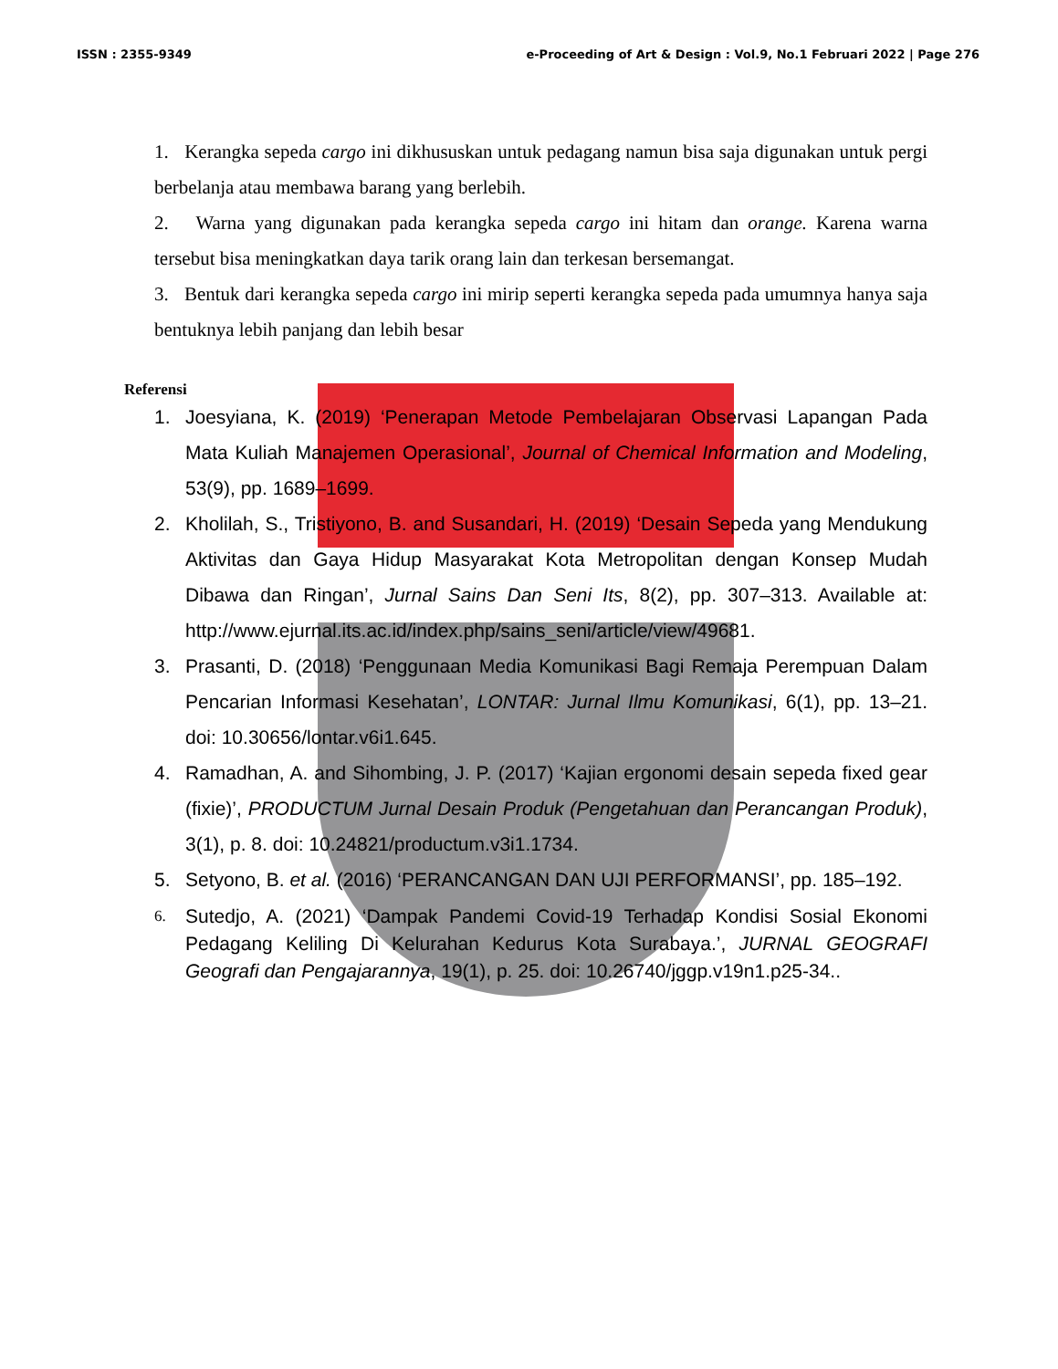ISSN : 2355-9349 e-Proceeding of Art & Design : Vol.9, No.1 Februari 2022 | Page 276
1. Kerangka sepeda cargo ini dikhususkan untuk pedagang namun bisa saja digunakan untuk pergi berbelanja atau membawa barang yang berlebih.
2. Warna yang digunakan pada kerangka sepeda cargo ini hitam dan orange. Karena warna tersebut bisa meningkatkan daya tarik orang lain dan terkesan bersemangat.
3. Bentuk dari kerangka sepeda cargo ini mirip seperti kerangka sepeda pada umumnya hanya saja bentuknya lebih panjang dan lebih besar
Referensi
1. Joesyiana, K. (2019) ‘Penerapan Metode Pembelajaran Observasi Lapangan Pada Mata Kuliah Manajemen Operasional’, Journal of Chemical Information and Modeling, 53(9), pp. 1689–1699.
2. Kholilah, S., Tristiyono, B. and Susandari, H. (2019) ‘Desain Sepeda yang Mendukung Aktivitas dan Gaya Hidup Masyarakat Kota Metropolitan dengan Konsep Mudah Dibawa dan Ringan’, Jurnal Sains Dan Seni Its, 8(2), pp. 307–313. Available at: http://www.ejurnal.its.ac.id/index.php/sains_seni/article/view/49681.
3. Prasanti, D. (2018) ‘Penggunaan Media Komunikasi Bagi Remaja Perempuan Dalam Pencarian Informasi Kesehatan’, LONTAR: Jurnal Ilmu Komunikasi, 6(1), pp. 13–21. doi: 10.30656/lontar.v6i1.645.
4. Ramadhan, A. and Sihombing, J. P. (2017) ‘Kajian ergonomi desain sepeda fixed gear (fixie)’, PRODUCTUM Jurnal Desain Produk (Pengetahuan dan Perancangan Produk), 3(1), p. 8. doi: 10.24821/productum.v3i1.1734.
5. Setyono, B. et al. (2016) ‘PERANCANGAN DAN UJI PERFORMANSI’, pp. 185–192.
6. Sutedjo, A. (2021) ‘Dampak Pandemi Covid-19 Terhadap Kondisi Sosial Ekonomi Pedagang Keliling Di Kelurahan Kedurus Kota Surabaya.’, JURNAL GEOGRAFI Geografi dan Pengajarannya, 19(1), p. 25. doi: 10.26740/jggp.v19n1.p25-34..